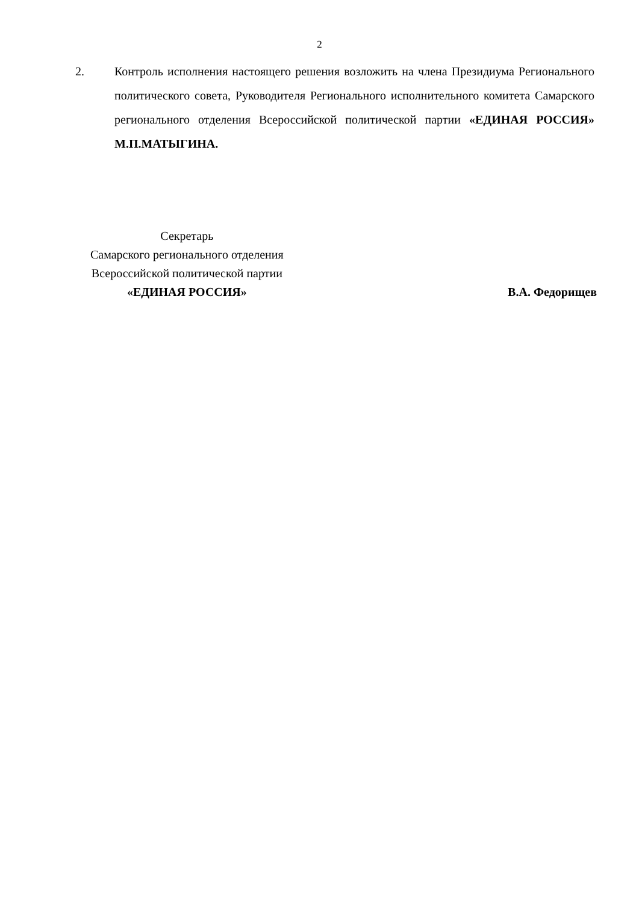2
2. Контроль исполнения настоящего решения возложить на члена Президиума Регионального политического совета, Руководителя Регионального исполнительного комитета Самарского регионального отделения Всероссийской политической партии «ЕДИНАЯ РОССИЯ» М.П.МАТЫГИНА.
Секретарь
Самарского регионального отделения
Всероссийской политической партии
«ЕДИНАЯ РОССИЯ»
В.А. Федорищев